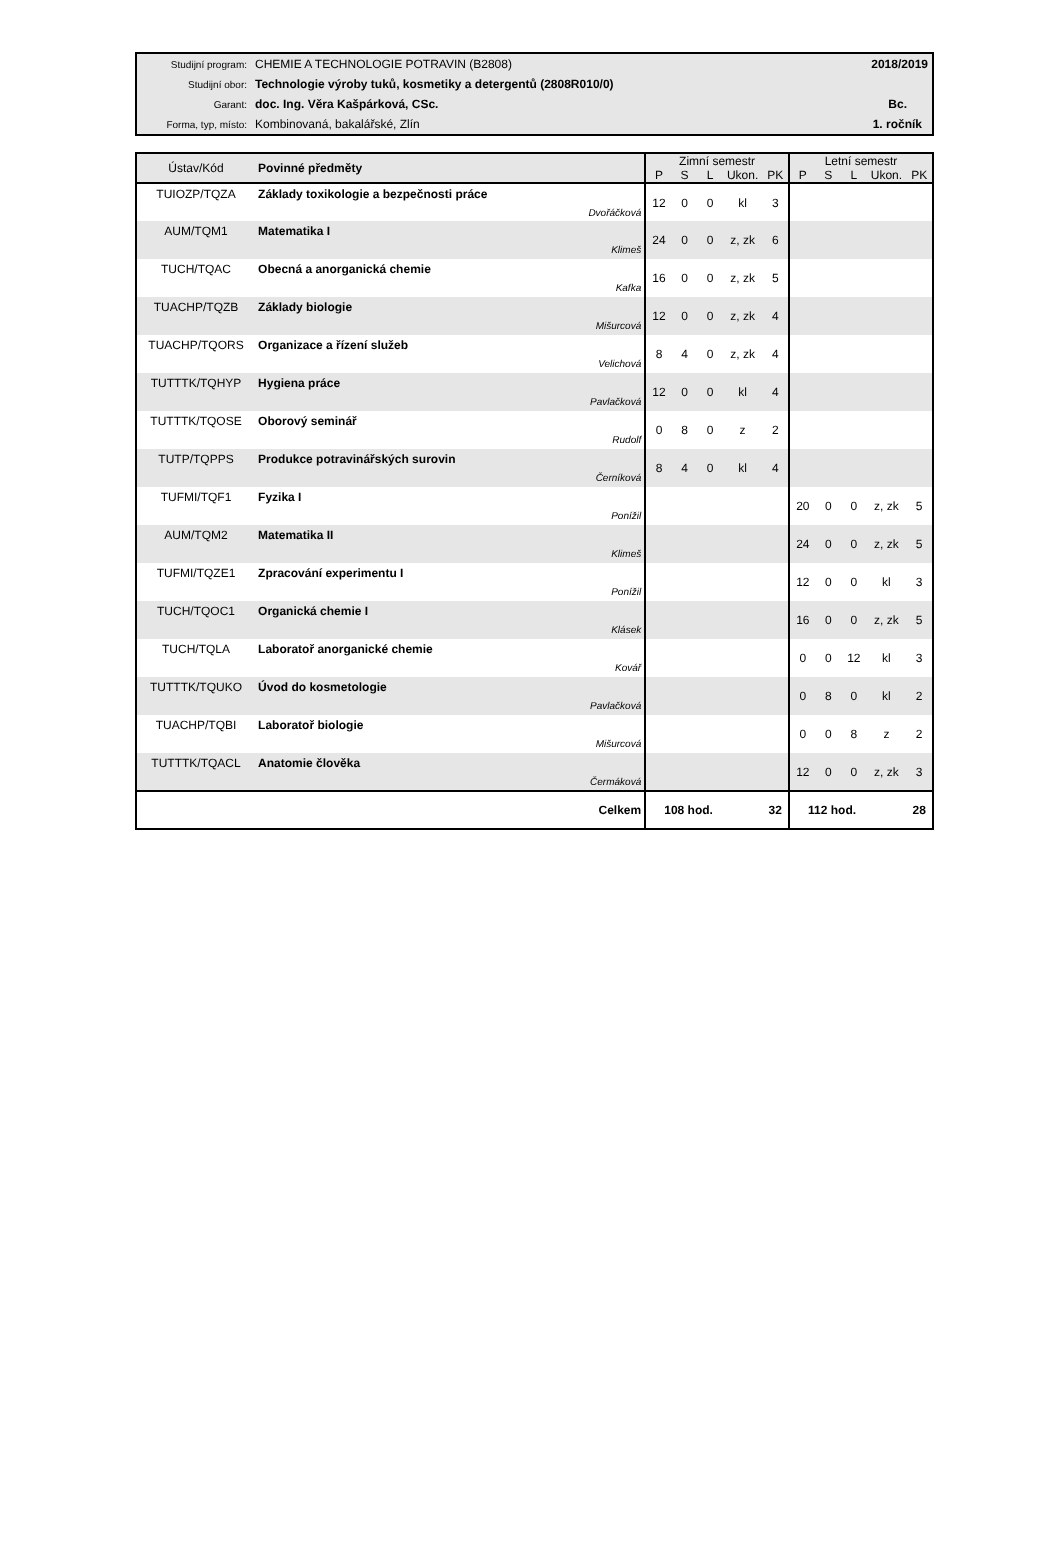| Studijní program: | CHEMIE A TECHNOLOGIE POTRAVIN (B2808) | 2018/2019 |
| Studijní obor: | Technologie výroby tuků, kosmetiky a detergentů (2808R010/0) | |
| Garant: | doc. Ing. Věra Kašpárková, CSc. | Bc. |
| Forma, typ, místo: | Kombinovaná, bakalářské, Zlín | 1. ročník |
| Ústav/Kód | Povinné předměty | Zimní semestr | | | | | Letní semestr | | | | |
| --- | --- | --- | --- | --- | --- | --- | --- | --- | --- | --- | --- |
| | | P | S | L | Ukon. | PK | P | S | L | Ukon. | PK |
| TUIOZP/TQZA | Základy toxikologie a bezpečnosti práce Dvořáčková | 12 | 0 | 0 | kl | 3 | | | | | |
| AUM/TQM1 | Matematika I Klimeš | 24 | 0 | 0 | z, zk | 6 | | | | | |
| TUCH/TQAC | Obecná a anorganická chemie Kafka | 16 | 0 | 0 | z, zk | 5 | | | | | |
| TUACHP/TQZB | Základy biologie Mišurcová | 12 | 0 | 0 | z, zk | 4 | | | | | |
| TUACHP/TQORS | Organizace a řízení služeb Velichová | 8 | 4 | 0 | z, zk | 4 | | | | | |
| TUTTTK/TQHYP | Hygiena práce Pavlačková | 12 | 0 | 0 | kl | 4 | | | | | |
| TUTTTK/TQOSE | Oborový seminář Rudolf | 0 | 8 | 0 | z | 2 | | | | | |
| TUTP/TQPPS | Produkce potravinářských surovin Černíková | 8 | 4 | 0 | kl | 4 | | | | | |
| TUFMI/TQF1 | Fyzika I Ponížil | | | | | | 20 | 0 | 0 | z, zk | 5 |
| AUM/TQM2 | Matematika II Klimeš | | | | | | 24 | 0 | 0 | z, zk | 5 |
| TUFMI/TQZE1 | Zpracování experimentu I Ponížil | | | | | | 12 | 0 | 0 | kl | 3 |
| TUCH/TQOC1 | Organická chemie I Klásek | | | | | | 16 | 0 | 0 | z, zk | 5 |
| TUCH/TQLA | Laboratoř anorganické chemie Kovář | | | | | | 0 | 0 | 12 | kl | 3 |
| TUTTTK/TQUKO | Úvod do kosmetologie Pavlačková | | | | | | 0 | 8 | 0 | kl | 2 |
| TUACHP/TQBI | Laboratoř biologie Mišurcová | | | | | | 0 | 0 | 8 | z | 2 |
| TUTTTK/TQACL | Anatomie člověka Čermáková | | | | | | 12 | 0 | 0 | z, zk | 3 |
| | Celkem | 108 hod. | | | | 32 | 112 hod. | | | | 28 |